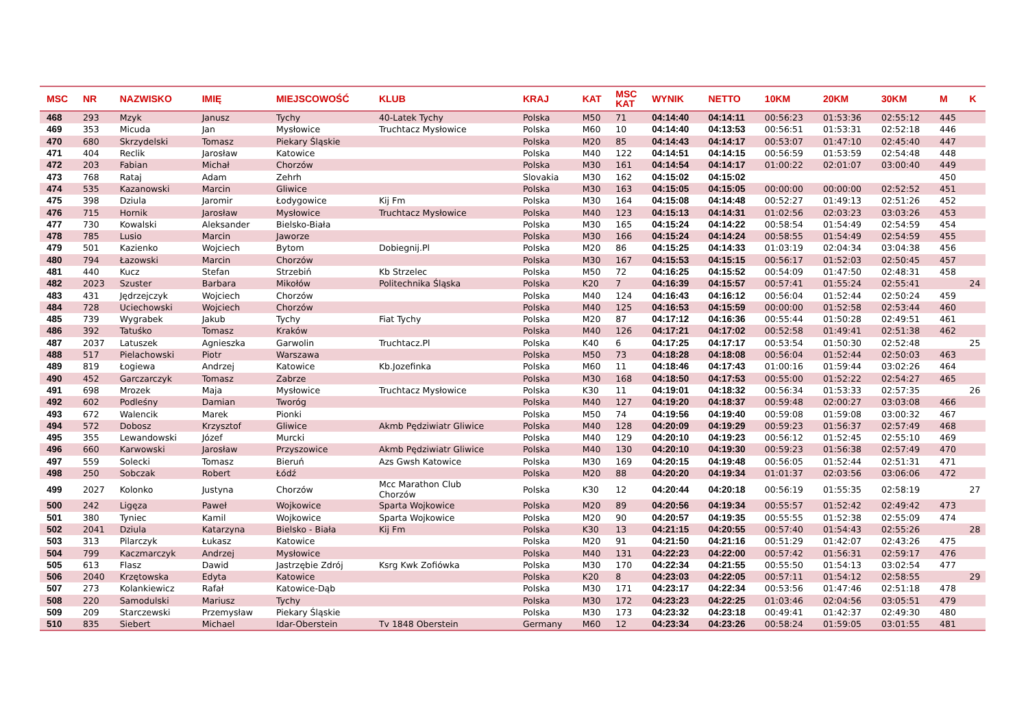| MSC | NR | NAZWISKO | IMIĘ | MIEJSCOWOŚĆ | KLUB | KRAJ | KAT | MSC KAT | WYNIK | NETTO | 10KM | 20KM | 30KM | M | K |
| --- | --- | --- | --- | --- | --- | --- | --- | --- | --- | --- | --- | --- | --- | --- | --- |
| 468 | 293 | Mzyk | Janusz | Tychy | 40-Latek Tychy | Polska | M50 | 71 | 04:14:40 | 04:14:11 | 00:56:23 | 01:53:36 | 02:55:12 | 445 | |
| 469 | 353 | Micuda | Jan | Mysłowice | Truchtacz Mysłowice | Polska | M60 | 10 | 04:14:40 | 04:13:53 | 00:56:51 | 01:53:31 | 02:52:18 | 446 | |
| 470 | 680 | Skrzydelski | Tomasz | Piekary Śląskie | | Polska | M20 | 85 | 04:14:43 | 04:14:17 | 00:53:07 | 01:47:10 | 02:45:40 | 447 | |
| 471 | 404 | Reclik | Jarosław | Katowice | | Polska | M40 | 122 | 04:14:51 | 04:14:15 | 00:56:59 | 01:53:59 | 02:54:48 | 448 | |
| 472 | 203 | Fabian | Michał | Chorzów | | Polska | M30 | 161 | 04:14:54 | 04:14:17 | 01:00:22 | 02:01:07 | 03:00:40 | 449 | |
| 473 | 768 | Rataj | Adam | Zehrh | | Slovakia | M30 | 162 | 04:15:02 | 04:15:02 | | | | 450 | |
| 474 | 535 | Kazanowski | Marcin | Gliwice | | Polska | M30 | 163 | 04:15:05 | 04:15:05 | 00:00:00 | 00:00:00 | 02:52:52 | 451 | |
| 475 | 398 | Dziula | Jaromir | Łodygowice | Kij Fm | Polska | M30 | 164 | 04:15:08 | 04:14:48 | 00:52:27 | 01:49:13 | 02:51:26 | 452 | |
| 476 | 715 | Hornik | Jarosław | Mysłowice | Truchtacz Mysłowice | Polska | M40 | 123 | 04:15:13 | 04:14:31 | 01:02:56 | 02:03:23 | 03:03:26 | 453 | |
| 477 | 730 | Kowalski | Aleksander | Bielsko-Biała | | Polska | M30 | 165 | 04:15:24 | 04:14:22 | 00:58:54 | 01:54:49 | 02:54:59 | 454 | |
| 478 | 785 | Lusio | Marcin | Jaworze | | Polska | M30 | 166 | 04:15:24 | 04:14:24 | 00:58:55 | 01:54:49 | 02:54:59 | 455 | |
| 479 | 501 | Kazienko | Wojciech | Bytom | Dobiegnij.Pl | Polska | M20 | 86 | 04:15:25 | 04:14:33 | 01:03:19 | 02:04:34 | 03:04:38 | 456 | |
| 480 | 794 | Łazowski | Marcin | Chorzów | | Polska | M30 | 167 | 04:15:53 | 04:15:15 | 00:56:17 | 01:52:03 | 02:50:45 | 457 | |
| 481 | 440 | Kucz | Stefan | Strzebiń | Kb Strzelec | Polska | M50 | 72 | 04:16:25 | 04:15:52 | 00:54:09 | 01:47:50 | 02:48:31 | 458 | |
| 482 | 2023 | Szuster | Barbara | Mikołów | Politechnika Śląska | Polska | K20 | 7 | 04:16:39 | 04:15:57 | 00:57:41 | 01:55:24 | 02:55:41 | | 24 |
| 483 | 431 | Jędrzejczyk | Wojciech | Chorzów | | Polska | M40 | 124 | 04:16:43 | 04:16:12 | 00:56:04 | 01:52:44 | 02:50:24 | 459 | |
| 484 | 728 | Uciechowski | Wojciech | Chorzów | | Polska | M40 | 125 | 04:16:53 | 04:15:59 | 00:00:00 | 01:52:58 | 02:53:44 | 460 | |
| 485 | 739 | Wygrabek | Jakub | Tychy | Fiat Tychy | Polska | M20 | 87 | 04:17:12 | 04:16:36 | 00:55:44 | 01:50:28 | 02:49:51 | 461 | |
| 486 | 392 | Tatuśko | Tomasz | Kraków | | Polska | M40 | 126 | 04:17:21 | 04:17:02 | 00:52:58 | 01:49:41 | 02:51:38 | 462 | |
| 487 | 2037 | Latuszek | Agnieszka | Garwolin | Truchtacz.Pl | Polska | K40 | 6 | 04:17:25 | 04:17:17 | 00:53:54 | 01:50:30 | 02:52:48 | | 25 |
| 488 | 517 | Pielachowski | Piotr | Warszawa | | Polska | M50 | 73 | 04:18:28 | 04:18:08 | 00:56:04 | 01:52:44 | 02:50:03 | 463 | |
| 489 | 819 | Łogiewa | Andrzej | Katowice | Kb.Jozefinka | Polska | M60 | 11 | 04:18:46 | 04:17:43 | 01:00:16 | 01:59:44 | 03:02:26 | 464 | |
| 490 | 452 | Garczarczyk | Tomasz | Zabrze | | Polska | M30 | 168 | 04:18:50 | 04:17:53 | 00:55:00 | 01:52:22 | 02:54:27 | 465 | |
| 491 | 698 | Mrozek | Maja | Mysłowice | Truchtacz Mysłowice | Polska | K30 | 11 | 04:19:01 | 04:18:32 | 00:56:34 | 01:53:33 | 02:57:35 | | 26 |
| 492 | 602 | Podleśny | Damian | Tworóg | | Polska | M40 | 127 | 04:19:20 | 04:18:37 | 00:59:48 | 02:00:27 | 03:03:08 | 466 | |
| 493 | 672 | Walencik | Marek | Pionki | | Polska | M50 | 74 | 04:19:56 | 04:19:40 | 00:59:08 | 01:59:08 | 03:00:32 | 467 | |
| 494 | 572 | Dobosz | Krzysztof | Gliwice | Akmb Pędziwiatr Gliwice | Polska | M40 | 128 | 04:20:09 | 04:19:29 | 00:59:23 | 01:56:37 | 02:57:49 | 468 | |
| 495 | 355 | Lewandowski | Józef | Murcki | | Polska | M40 | 129 | 04:20:10 | 04:19:23 | 00:56:12 | 01:52:45 | 02:55:10 | 469 | |
| 496 | 660 | Karwowski | Jarosław | Przyszowice | Akmb Pędziwiatr Gliwice | Polska | M40 | 130 | 04:20:10 | 04:19:30 | 00:59:23 | 01:56:38 | 02:57:49 | 470 | |
| 497 | 559 | Solecki | Tomasz | Bieruń | Azs Gwsh Katowice | Polska | M30 | 169 | 04:20:15 | 04:19:48 | 00:56:05 | 01:52:44 | 02:51:31 | 471 | |
| 498 | 250 | Sobczak | Robert | Łódź | | Polska | M20 | 88 | 04:20:20 | 04:19:34 | 01:01:37 | 02:03:56 | 03:06:06 | 472 | |
| 499 | 2027 | Kolonko | Justyna | Chorzów | Mcc Marathon Club Chorzów | Polska | K30 | 12 | 04:20:44 | 04:20:18 | 00:56:19 | 01:55:35 | 02:58:19 | | 27 |
| 500 | 242 | Ligęza | Paweł | Wojkowice | Sparta Wojkowice | Polska | M20 | 89 | 04:20:56 | 04:19:34 | 00:55:57 | 01:52:42 | 02:49:42 | 473 | |
| 501 | 380 | Tyniec | Kamil | Wojkowice | Sparta Wojkowice | Polska | M20 | 90 | 04:20:57 | 04:19:35 | 00:55:55 | 01:52:38 | 02:55:09 | 474 | |
| 502 | 2041 | Dziula | Katarzyna | Bielsko - Biała | Kij Fm | Polska | K30 | 13 | 04:21:15 | 04:20:55 | 00:57:40 | 01:54:43 | 02:55:26 | | 28 |
| 503 | 313 | Pilarczyk | Łukasz | Katowice | | Polska | M20 | 91 | 04:21:50 | 04:21:16 | 00:51:29 | 01:42:07 | 02:43:26 | 475 | |
| 504 | 799 | Kaczmarczyk | Andrzej | Mysłowice | | Polska | M40 | 131 | 04:22:23 | 04:22:00 | 00:57:42 | 01:56:31 | 02:59:17 | 476 | |
| 505 | 613 | Flasz | Dawid | Jastrzębie Zdrój | Ksrg Kwk Zofiówka | Polska | M30 | 170 | 04:22:34 | 04:21:55 | 00:55:50 | 01:54:13 | 03:02:54 | 477 | |
| 506 | 2040 | Krzętowska | Edyta | Katowice | | Polska | K20 | 8 | 04:23:03 | 04:22:05 | 00:57:11 | 01:54:12 | 02:58:55 | | 29 |
| 507 | 273 | Kolankiewicz | Rafał | Katowice-Dąb | | Polska | M30 | 171 | 04:23:17 | 04:22:34 | 00:53:56 | 01:47:46 | 02:51:18 | 478 | |
| 508 | 220 | Samodulski | Mariusz | Tychy | | Polska | M30 | 172 | 04:23:23 | 04:22:25 | 01:03:46 | 02:04:56 | 03:05:51 | 479 | |
| 509 | 209 | Starczewski | Przemysław | Piekary Śląskie | | Polska | M30 | 173 | 04:23:32 | 04:23:18 | 00:49:41 | 01:42:37 | 02:49:30 | 480 | |
| 510 | 835 | Siebert | Michael | Idar-Oberstein | Tv 1848 Oberstein | Germany | M60 | 12 | 04:23:34 | 04:23:26 | 00:58:24 | 01:59:05 | 03:01:55 | 481 | |